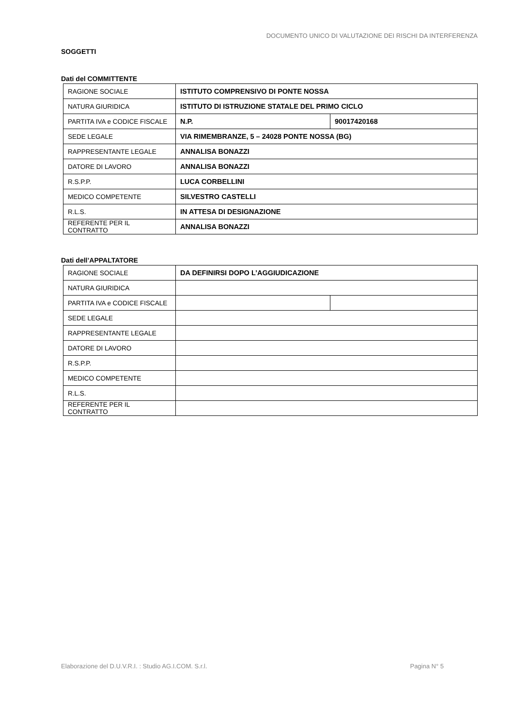DOCUMENTO UNICO DI VALUTAZIONE DEI RISCHI DA INTERFERENZA
SOGGETTI
Dati del COMMITTENTE
| RAGIONE SOCIALE | ISTITUTO COMPRENSIVO DI PONTE NOSSA | |
| NATURA GIURIDICA | ISTITUTO DI ISTRUZIONE STATALE DEL PRIMO CICLO | |
| PARTITA IVA e CODICE FISCALE | N.P. | 90017420168 |
| SEDE LEGALE | VIA RIMEMBRANZE, 5 – 24028 PONTE NOSSA (BG) | |
| RAPPRESENTANTE LEGALE | ANNALISA BONAZZI | |
| DATORE DI LAVORO | ANNALISA BONAZZI | |
| R.S.P.P. | LUCA CORBELLINI | |
| MEDICO COMPETENTE | SILVESTRO CASTELLI | |
| R.L.S. | IN ATTESA DI DESIGNAZIONE | |
| REFERENTE PER IL CONTRATTO | ANNALISA BONAZZI | |
Dati dell’APPALTATORE
| RAGIONE SOCIALE | DA DEFINIRSI DOPO L’AGGIUDICAZIONE | |
| NATURA GIURIDICA | | |
| PARTITA IVA e CODICE FISCALE | | |
| SEDE LEGALE | | |
| RAPPRESENTANTE LEGALE | | |
| DATORE DI LAVORO | | |
| R.S.P.P. | | |
| MEDICO COMPETENTE | | |
| R.L.S. | | |
| REFERENTE PER IL CONTRATTO | | |
Elaborazione del D.U.V.R.I. : Studio AG.I.COM. S.r.l. Pagina N° 5